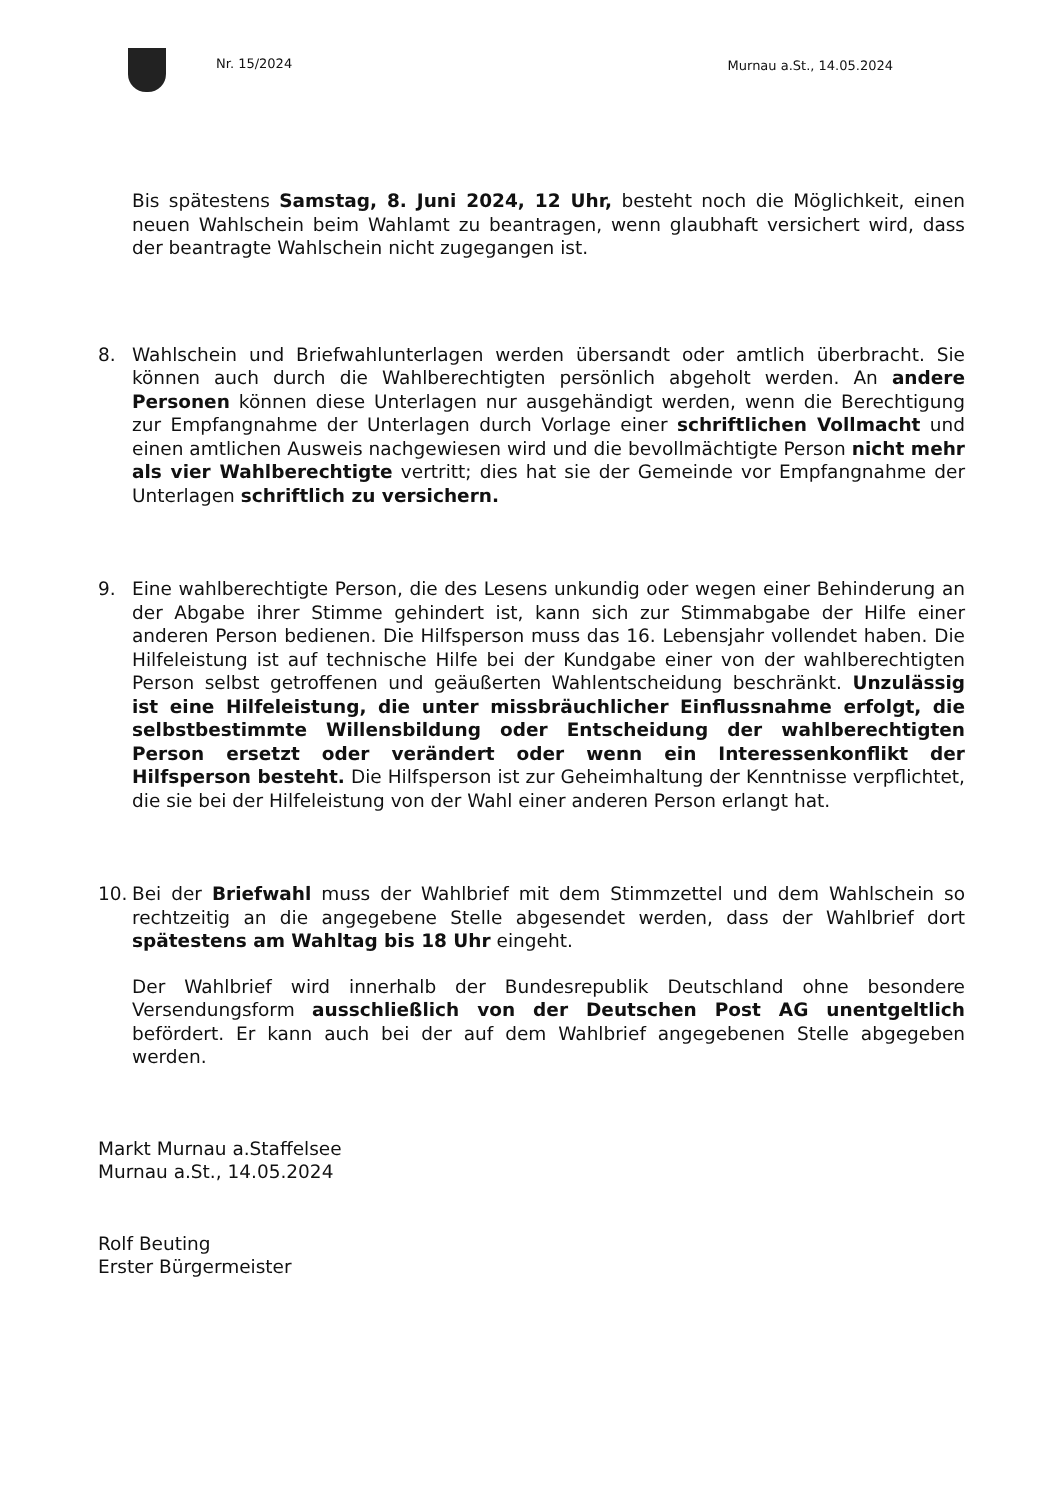Nr. 15/2024 Murnau a.St., 14.05.2024
Bis spätestens Samstag, 8. Juni 2024, 12 Uhr, besteht noch die Möglichkeit, einen neuen Wahlschein beim Wahlamt zu beantragen, wenn glaubhaft versichert wird, dass der beantragte Wahlschein nicht zugegangen ist.
8. Wahlschein und Briefwahlunterlagen werden übersandt oder amtlich überbracht. Sie können auch durch die Wahlberechtigten persönlich abgeholt werden. An andere Personen können diese Unterlagen nur ausgehändigt werden, wenn die Berechtigung zur Empfangnahme der Unterlagen durch Vorlage einer schriftlichen Vollmacht und einen amtlichen Ausweis nachgewiesen wird und die bevollmächtigte Person nicht mehr als vier Wahlberechtigte vertritt; dies hat sie der Gemeinde vor Empfangnahme der Unterlagen schriftlich zu versichern.
9. Eine wahlberechtigte Person, die des Lesens unkundig oder wegen einer Behinderung an der Abgabe ihrer Stimme gehindert ist, kann sich zur Stimmabgabe der Hilfe einer anderen Person bedienen. Die Hilfsperson muss das 16. Lebensjahr vollendet haben. Die Hilfeleistung ist auf technische Hilfe bei der Kundgabe einer von der wahlberechtigten Person selbst getroffenen und geäußerten Wahlentscheidung beschränkt. Unzulässig ist eine Hilfeleistung, die unter missbräuchlicher Einflussnahme erfolgt, die selbstbestimmte Willensbildung oder Entscheidung der wahlberechtigten Person ersetzt oder verändert oder wenn ein Interessenkonflikt der Hilfsperson besteht. Die Hilfsperson ist zur Geheimhaltung der Kenntnisse verpflichtet, die sie bei der Hilfeleistung von der Wahl einer anderen Person erlangt hat.
10. Bei der Briefwahl muss der Wahlbrief mit dem Stimmzettel und dem Wahlschein so rechtzeitig an die angegebene Stelle abgesendet werden, dass der Wahlbrief dort spätestens am Wahltag bis 18 Uhr eingeht.
Der Wahlbrief wird innerhalb der Bundesrepublik Deutschland ohne besondere Versendungsform ausschließlich von der Deutschen Post AG unentgeltlich befördert. Er kann auch bei der auf dem Wahlbrief angegebenen Stelle abgegeben werden.
Markt Murnau a.Staffelsee
Murnau a.St., 14.05.2024
Rolf Beuting
Erster Bürgermeister